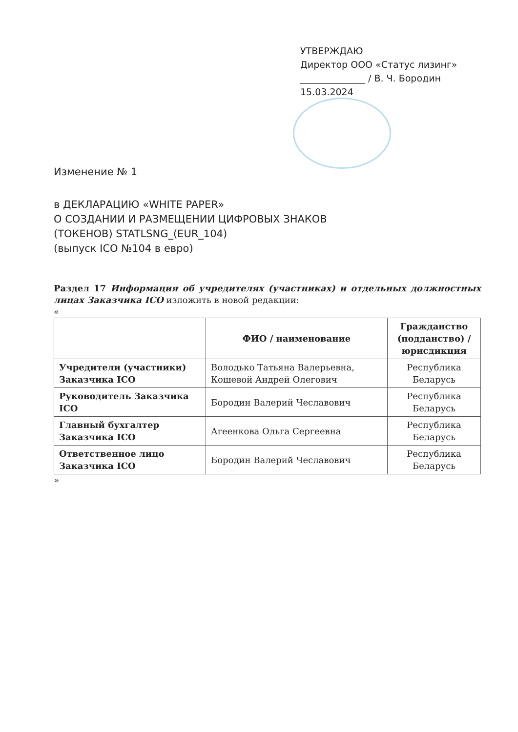УТВЕРЖДАЮ
Директор ООО «Статус лизинг»
______________ / В. Ч. Бородин
15.03.2024
Изменение № 1
в ДЕКЛАРАЦИЮ «WHITE PAPER»
О СОЗДАНИИ И РАЗМЕЩЕНИИ ЦИФРОВЫХ ЗНАКОВ
(ТОКЕНОВ) STATLSNG_(EUR_104)
(выпуск ICO №104 в евро)
Раздел 17 Информация об учредителях (участниках) и отдельных должностных лицах Заказчика ICO изложить в новой редакции:
«
| | ФИО / наименование | Гражданство (подданство) / юрисдикция |
| --- | --- | --- |
| Учредители (участники) Заказчика ICO | Володько Татьяна Валерьевна, Кошевой Андрей Олегович | Республика Беларусь |
| Руководитель Заказчика ICO | Бородин Валерий Чеславович | Республика Беларусь |
| Главный бухгалтер Заказчика ICO | Агеенкова Ольга Сергеевна | Республика Беларусь |
| Ответственное лицо Заказчика ICO | Бородин Валерий Чеславович | Республика Беларусь |
»